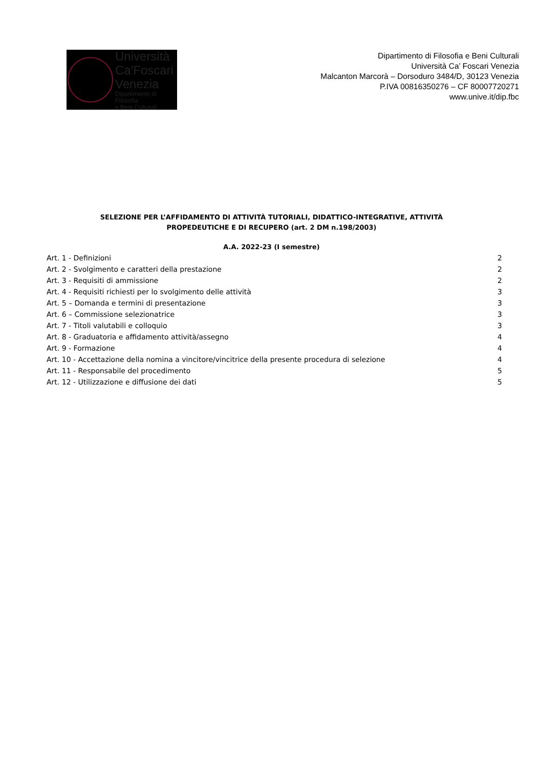Università
Ca'Foscari
Venezia
Dipartimento di Filosofia
e Beni Culturali
Dipartimento di Filosofia e Beni Culturali
Università Ca’ Foscari Venezia
Malcanton Marcorà – Dorsoduro 3484/D, 30123 Venezia
P.IVA 00816350276 – CF 80007720271
www.unive.it/dip.fbc
SELEZIONE PER L’AFFIDAMENTO DI ATTIVITÀ TUTORIALI, DIDATTICO-INTEGRATIVE, ATTIVITÀ
PROPEDEUTICHE E DI RECUPERO (art. 2 DM n.198/2003)
A.A. 2022-23 (I semestre)
Art. 1 - Definizioni 2
Art. 2 - Svolgimento e caratteri della prestazione 2
Art. 3 - Requisiti di ammissione 2
Art. 4 - Requisiti richiesti per lo svolgimento delle attività 3
Art. 5 – Domanda e termini di presentazione 3
Art. 6 – Commissione selezionatrice 3
Art. 7 - Titoli valutabili e colloquio 3
Art. 8 - Graduatoria e affidamento attività/assegno 4
Art. 9 - Formazione 4
Art. 10 - Accettazione della nomina a vincitore/vincitrice della presente procedura di selezione 4
Art. 11 - Responsabile del procedimento 5
Art. 12 - Utilizzazione e diffusione dei dati 5